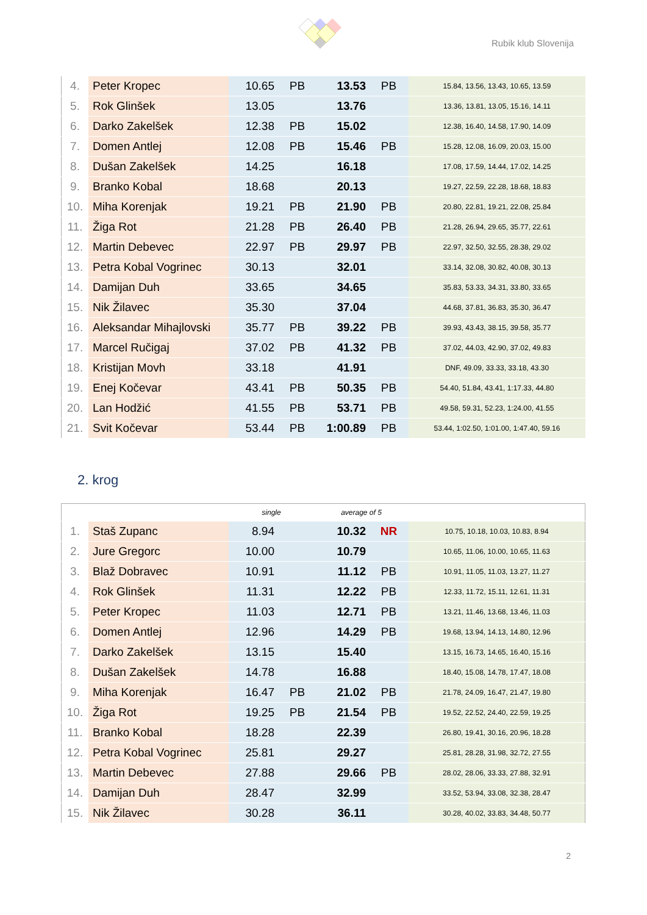Rubik klub Slovenija
| 4. | Peter Kropec | 10.65 | PB | 13.53 | PB | 15.84, 13.56, 13.43, 10.65, 13.59 |
| 5. | Rok Glinšek | 13.05 | | 13.76 | | 13.36, 13.81, 13.05, 15.16, 14.11 |
| 6. | Darko Zakelšek | 12.38 | PB | 15.02 | | 12.38, 16.40, 14.58, 17.90, 14.09 |
| 7. | Domen Antlej | 12.08 | PB | 15.46 | PB | 15.28, 12.08, 16.09, 20.03, 15.00 |
| 8. | Dušan Zakelšek | 14.25 | | 16.18 | | 17.08, 17.59, 14.44, 17.02, 14.25 |
| 9. | Branko Kobal | 18.68 | | 20.13 | | 19.27, 22.59, 22.28, 18.68, 18.83 |
| 10. | Miha Korenjak | 19.21 | PB | 21.90 | PB | 20.80, 22.81, 19.21, 22.08, 25.84 |
| 11. | Žiga Rot | 21.28 | PB | 26.40 | PB | 21.28, 26.94, 29.65, 35.77, 22.61 |
| 12. | Martin Debevec | 22.97 | PB | 29.97 | PB | 22.97, 32.50, 32.55, 28.38, 29.02 |
| 13. | Petra Kobal Vogrinec | 30.13 | | 32.01 | | 33.14, 32.08, 30.82, 40.08, 30.13 |
| 14. | Damijan Duh | 33.65 | | 34.65 | | 35.83, 53.33, 34.31, 33.80, 33.65 |
| 15. | Nik Žilavec | 35.30 | | 37.04 | | 44.68, 37.81, 36.83, 35.30, 36.47 |
| 16. | Aleksandar Mihajlovski | 35.77 | PB | 39.22 | PB | 39.93, 43.43, 38.15, 39.58, 35.77 |
| 17. | Marcel Ručigaj | 37.02 | PB | 41.32 | PB | 37.02, 44.03, 42.90, 37.02, 49.83 |
| 18. | Kristijan Movh | 33.18 | | 41.91 | | DNF, 49.09, 33.33, 33.18, 43.30 |
| 19. | Enej Kočevar | 43.41 | PB | 50.35 | PB | 54.40, 51.84, 43.41, 1:17.33, 44.80 |
| 20. | Lan Hodžić | 41.55 | PB | 53.71 | PB | 49.58, 59.31, 52.23, 1:24.00, 41.55 |
| 21. | Svit Kočevar | 53.44 | PB | 1:00.89 | PB | 53.44, 1:02.50, 1:01.00, 1:47.40, 59.16 |
2. krog
| | | single | | average of 5 | | |
| 1. | Staš Zupanc | 8.94 | | 10.32 | NR | 10.75, 10.18, 10.03, 10.83, 8.94 |
| 2. | Jure Gregorc | 10.00 | | 10.79 | | 10.65, 11.06, 10.00, 10.65, 11.63 |
| 3. | Blaž Dobravec | 10.91 | | 11.12 | PB | 10.91, 11.05, 11.03, 13.27, 11.27 |
| 4. | Rok Glinšek | 11.31 | | 12.22 | PB | 12.33, 11.72, 15.11, 12.61, 11.31 |
| 5. | Peter Kropec | 11.03 | | 12.71 | PB | 13.21, 11.46, 13.68, 13.46, 11.03 |
| 6. | Domen Antlej | 12.96 | | 14.29 | PB | 19.68, 13.94, 14.13, 14.80, 12.96 |
| 7. | Darko Zakelšek | 13.15 | | 15.40 | | 13.15, 16.73, 14.65, 16.40, 15.16 |
| 8. | Dušan Zakelšek | 14.78 | | 16.88 | | 18.40, 15.08, 14.78, 17.47, 18.08 |
| 9. | Miha Korenjak | 16.47 | PB | 21.02 | PB | 21.78, 24.09, 16.47, 21.47, 19.80 |
| 10. | Žiga Rot | 19.25 | PB | 21.54 | PB | 19.52, 22.52, 24.40, 22.59, 19.25 |
| 11. | Branko Kobal | 18.28 | | 22.39 | | 26.80, 19.41, 30.16, 20.96, 18.28 |
| 12. | Petra Kobal Vogrinec | 25.81 | | 29.27 | | 25.81, 28.28, 31.98, 32.72, 27.55 |
| 13. | Martin Debevec | 27.88 | | 29.66 | PB | 28.02, 28.06, 33.33, 27.88, 32.91 |
| 14. | Damijan Duh | 28.47 | | 32.99 | | 33.52, 53.94, 33.08, 32.38, 28.47 |
| 15. | Nik Žilavec | 30.28 | | 36.11 | | 30.28, 40.02, 33.83, 34.48, 50.77 |
2